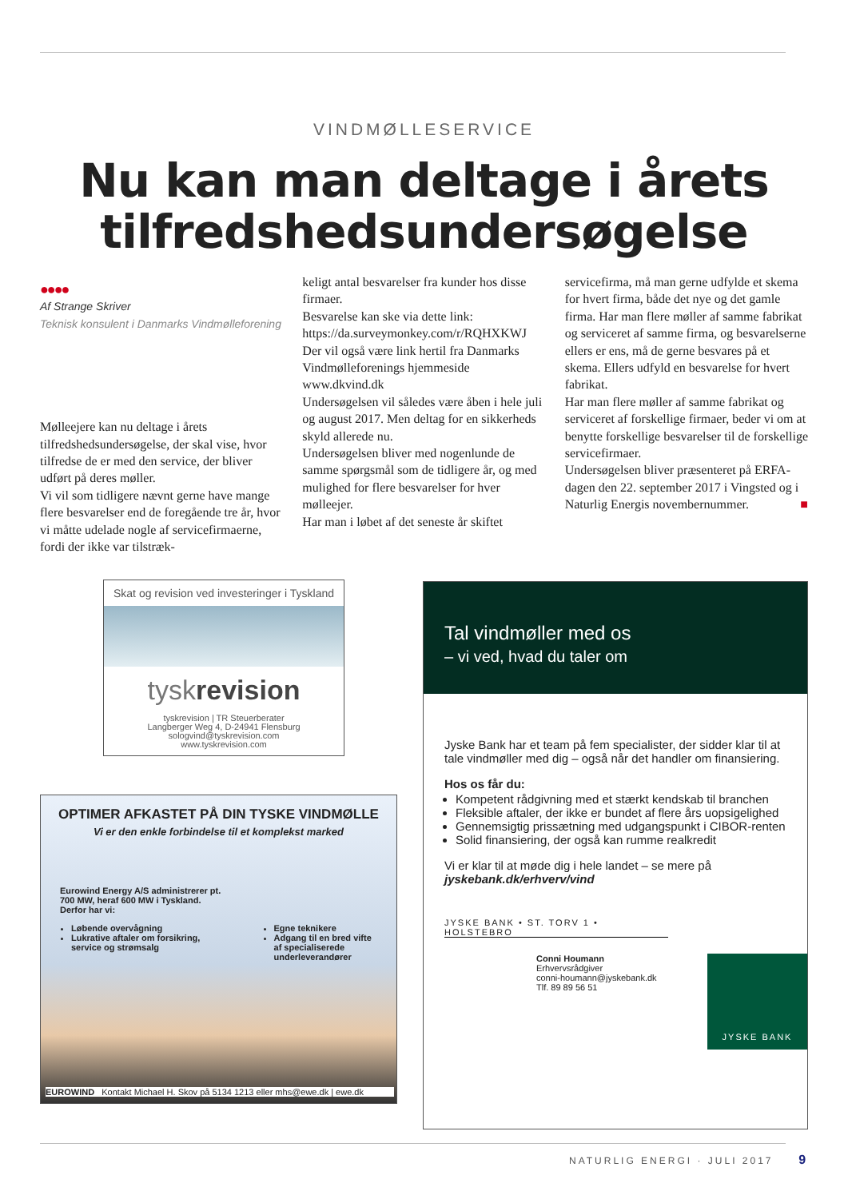VINDMØLLESERVICE
Nu kan man deltage i årets
tilfredshedsundersøgelse
●●●●
Af Strange Skriver
Teknisk konsulent i Danmarks Vindmølleforening
Mølleejere kan nu deltage i årets tilfredshedsundersøgelse, der skal vise, hvor tilfredse de er med den service, der bliver udført på deres møller.
Vi vil som tidligere nævnt gerne have mange flere besvarelser end de foregående tre år, hvor vi måtte udelade nogle af servicefirmaerne, fordi der ikke var tilstræk-
keligt antal besvarelser fra kunder hos disse firmaer.
Besvarelse kan ske via dette link: https://da.surveymonkey.com/r/RQHXKWJ
Der vil også være link hertil fra Danmarks Vindmølleforenings hjemmeside www.dkvind.dk
Undersøgelsen vil således være åben i hele juli og august 2017. Men deltag for en sikkerheds skyld allerede nu.
Undersøgelsen bliver med nogenlunde de samme spørgsmål som de tidligere år, og med mulighed for flere besvarelser for hver mølleejer.
Har man i løbet af det seneste år skiftet
servicefirma, må man gerne udfylde et skema for hvert firma, både det nye og det gamle firma. Har man flere møller af samme fabrikat og serviceret af samme firma, og besvarelserne ellers er ens, må de gerne besvares på et skema. Ellers udfyld en besvarelse for hvert fabrikat.
Har man flere møller af samme fabrikat og serviceret af forskellige firmaer, beder vi om at benytte forskellige besvarelser til de forskellige servicefirmaer.
Undersøgelsen bliver præsenteret på ERFA-dagen den 22. september 2017 i Vingsted og i Naturlig Energis novembernummer. ■
Skat og revision ved investeringer i Tyskland
tyskrevision
tyskrevision | TR Steuerberater
Langberger Weg 4, D-24941 Flensburg
sologvind@tyskrevision.com
www.tyskrevision.com
OPTIMER AFKASTET PÅ DIN TYSKE VINDMØLLE
Vi er den enkle forbindelse til et komplekst marked
Eurowind Energy A/S administrerer pt. 700 MW, heraf 600 MW i Tyskland. Derfor har vi:
Løbende overvågning
Lukrative aftaler om forsikring, service og strømsalg
Egne teknikere
Adgang til en bred vifte af specialiserede underleverandører
EUROWIND Kontakt Michael H. Skov på 5134 1213 eller mhs@ewe.dk | ewe.dk
Tal vindmøller med os
– vi ved, hvad du taler om
Jyske Bank har et team på fem specialister, der sidder klar til at tale vindmøller med dig – også når det handler om finansiering.
Hos os får du:
Kompetent rådgivning med et stærkt kendskab til branchen
Fleksible aftaler, der ikke er bundet af flere års uopsigelighed
Gennemsigtig prissætning med udgangspunkt i CIBOR-renten
Solid finansiering, der også kan rumme realkredit
Vi er klar til at møde dig i hele landet – se mere på
jyskebank.dk/erhverv/vind
JYSKE BANK • ST. TORV 1 • HOLSTEBRO
Conni Houmann
Erhvervsrådgiver
conni-houmann@jyskebank.dk
Tlf. 89 89 56 51
JYSKE BANK
NATURLIG ENERGI · JULI 2017 9